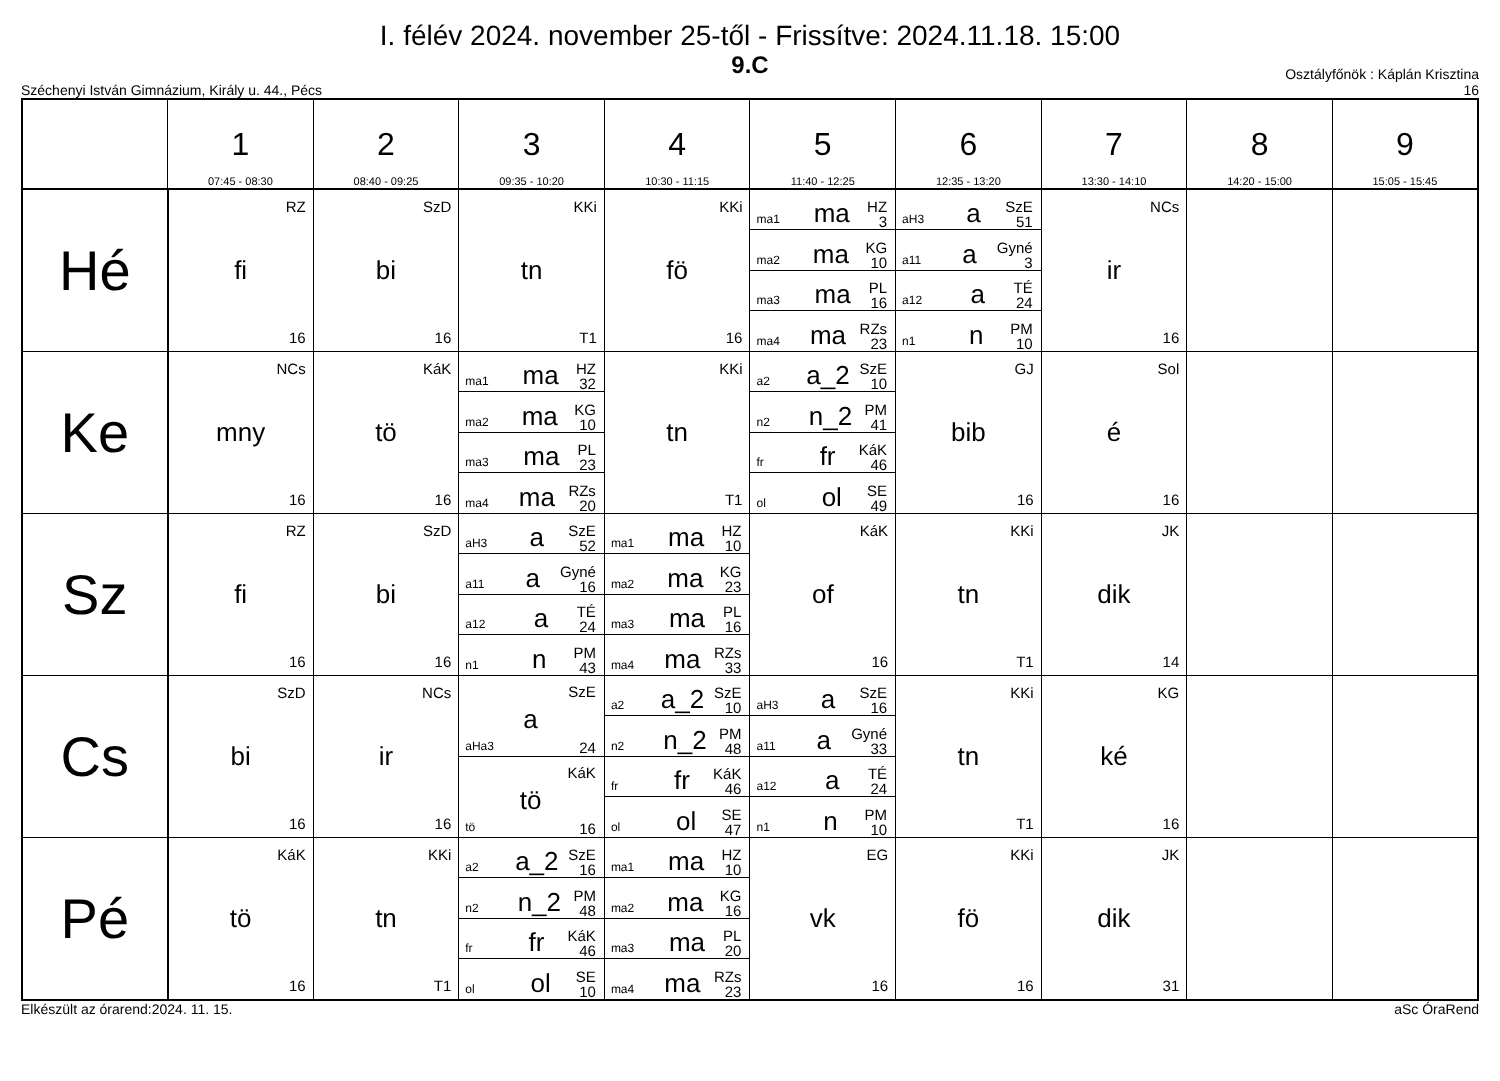I. félév 2024. november 25-től - Frissítve: 2024.11.18. 15:00
9.C
Széchenyi István Gimnázium, Király u. 44., Pécs
Osztályfőnök : Káplán Krisztina
16
| | 1 07:45 - 08:30 | 2 08:40 - 09:25 | 3 09:35 - 10:20 | 4 10:30 - 11:15 | 5 11:40 - 12:25 | 6 12:35 - 13:20 | 7 13:30 - 14:10 | 8 14:20 - 15:00 | 9 15:05 - 15:45 |
| --- | --- | --- | --- | --- | --- | --- | --- | --- | --- |
| Hé | RZ fi 16 | SzD bi 16 | KKi tn T1 | KKi fö 16 | / ma1 ma HZ 3 / / ma2 ma KG 10 / / ma3 ma PL 16 / / ma4 ma RZs 23 / | / aH3 a SzE 51 / / a11 a Gyné 3 / / a12 a TÉ 24 / / n1 n PM 10 / | NCs ir 16 | | |
| Ke | NCs mny 16 | KáK tö 16 | / ma1 ma HZ 32 / / ma2 ma KG 10 / / ma3 ma PL 23 / / ma4 ma RZs 20 / | KKi tn T1 | / a2 a_2 SzE 10 / / n2 n_2 PM 41 / / fr fr KáK 46 / / ol ol SE 49 / | GJ bib 16 | Sol é 16 | | |
| Sz | RZ fi 16 | SzD bi 16 | / aH3 a SzE 52 / / a11 a Gyné 16 / / a12 a TÉ 24 / / n1 n PM 43 / | / ma1 ma HZ 10 / / ma2 ma KG 23 / / ma3 ma PL 16 / / ma4 ma RZs 33 / | KáK of 16 | KKi tn T1 | JK dik 14 | | |
| Cs | SzD bi 16 | NCs ir 16 | / SzE a aHa3 24 / / KáK tö tö 16 / | / a2 a_2 SzE 10 / / n2 n_2 PM 48 / / fr fr KáK 46 / / ol ol SE 47 / | / aH3 a SzE 16 / / a11 a Gyné 33 / / a12 a TÉ 24 / / n1 n PM 10 / | KKi tn T1 | KG ké 16 | | |
| Pé | KáK tö 16 | KKi tn T1 | / a2 a_2 SzE 16 / / n2 n_2 PM 48 / / fr fr KáK 46 / / ol ol SE 10 / | / ma1 ma HZ 10 / / ma2 ma KG 16 / / ma3 ma PL 20 / / ma4 ma RZs 23 / | EG vk 16 | KKi fö 16 | JK dik 31 | | |
Elkészült az órarend:2024. 11. 15.
aSc ÓraRend